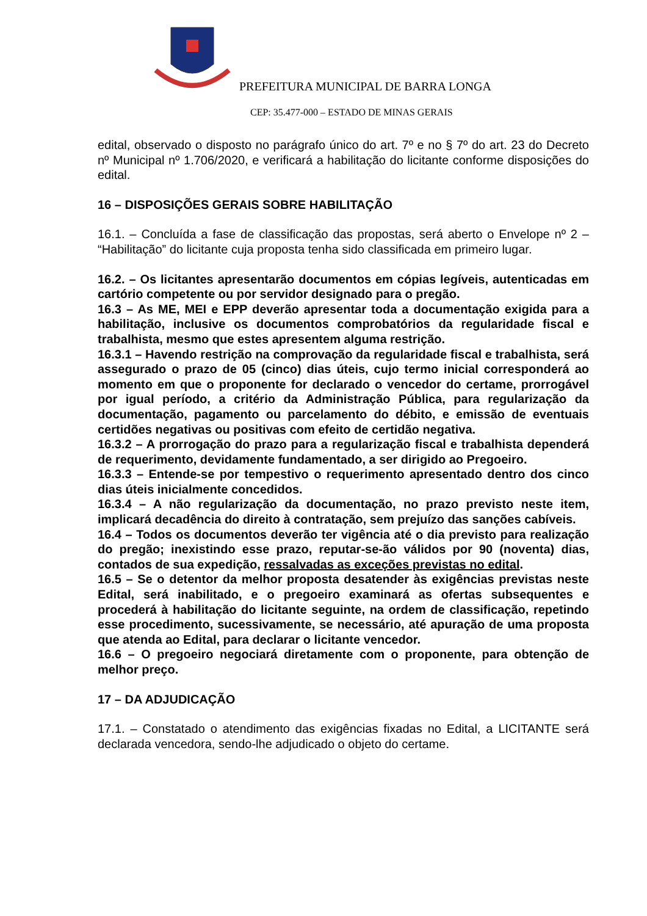PREFEITURA MUNICIPAL DE BARRA LONGA
CEP: 35.477-000 – ESTADO DE MINAS GERAIS
edital, observado o disposto no parágrafo único do art. 7º e no § 7º do art. 23 do Decreto nº Municipal nº 1.706/2020, e verificará a habilitação do licitante conforme disposições do edital.
16 – DISPOSIÇÕES GERAIS SOBRE HABILITAÇÃO
16.1. – Concluída a fase de classificação das propostas, será aberto o Envelope nº 2 – “Habilitação” do licitante cuja proposta tenha sido classificada em primeiro lugar.
16.2. – Os licitantes apresentarão documentos em cópias legíveis, autenticadas em cartório competente ou por servidor designado para o pregão.
16.3 – As ME, MEI e EPP deverão apresentar toda a documentação exigida para a habilitação, inclusive os documentos comprobatórios da regularidade fiscal e trabalhista, mesmo que estes apresentem alguma restrição.
16.3.1 – Havendo restrição na comprovação da regularidade fiscal e trabalhista, será assegurado o prazo de 05 (cinco) dias úteis, cujo termo inicial corresponderá ao momento em que o proponente for declarado o vencedor do certame, prorrogável por igual período, a critério da Administração Pública, para regularização da documentação, pagamento ou parcelamento do débito, e emissão de eventuais certidões negativas ou positivas com efeito de certidão negativa.
16.3.2 – A prorrogação do prazo para a regularização fiscal e trabalhista dependerá de requerimento, devidamente fundamentado, a ser dirigido ao Pregoeiro.
16.3.3 – Entende-se por tempestivo o requerimento apresentado dentro dos cinco dias úteis inicialmente concedidos.
16.3.4 – A não regularização da documentação, no prazo previsto neste item, implicará decadência do direito à contratação, sem prejuízo das sanções cabíveis.
16.4 – Todos os documentos deverão ter vigência até o dia previsto para realização do pregão; inexistindo esse prazo, reputar-se-ão válidos por 90 (noventa) dias, contados de sua expedição, ressalvadas as exceções previstas no edital.
16.5 – Se o detentor da melhor proposta desatender às exigências previstas neste Edital, será inabilitado, e o pregoeiro examinará as ofertas subsequentes e procederá à habilitação do licitante seguinte, na ordem de classificação, repetindo esse procedimento, sucessivamente, se necessário, até apuração de uma proposta que atenda ao Edital, para declarar o licitante vencedor.
16.6 – O pregoeiro negociará diretamente com o proponente, para obtenção de melhor preço.
17 – DA ADJUDICAÇÃO
17.1. – Constatado o atendimento das exigências fixadas no Edital, a LICITANTE será declarada vencedora, sendo-lhe adjudicado o objeto do certame.